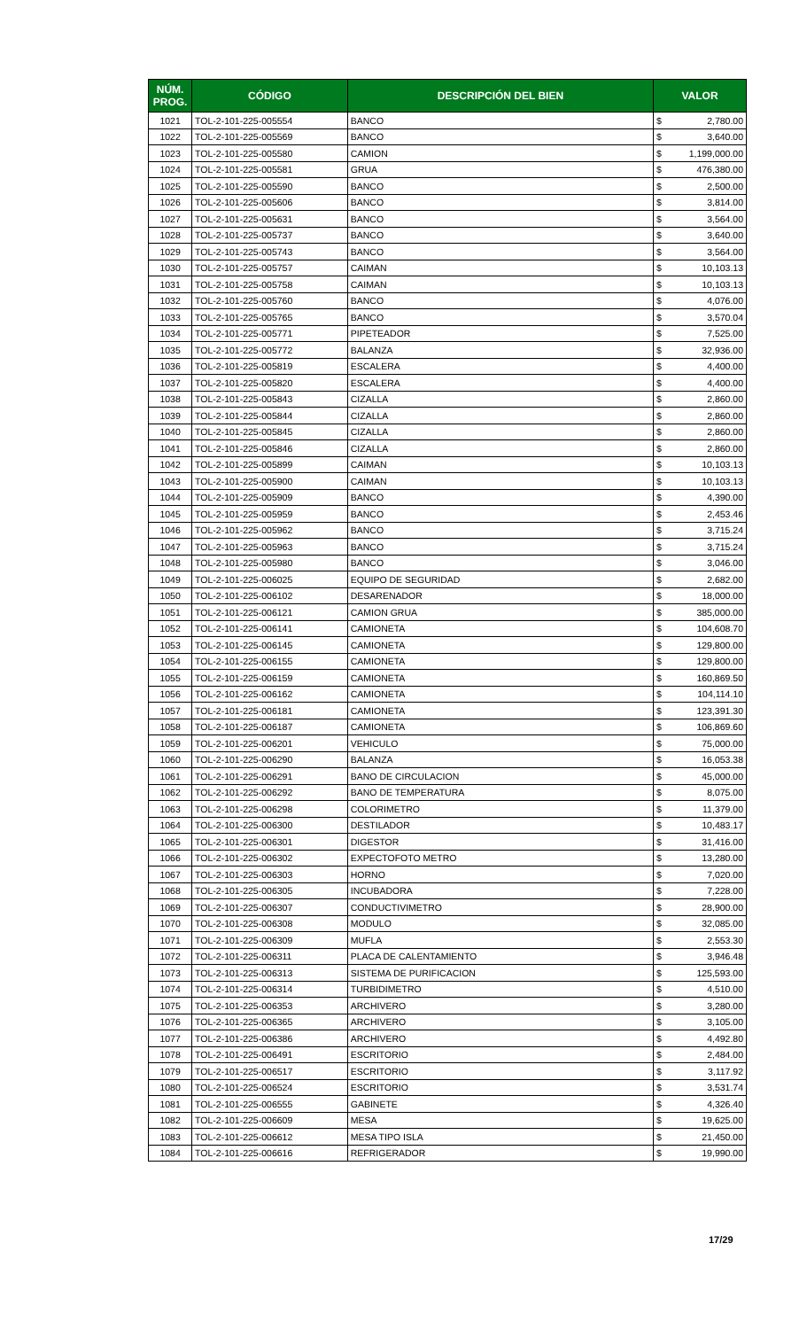| NÚM. PROG. | CÓDIGO | DESCRIPCIÓN DEL BIEN | VALOR | |
| --- | --- | --- | --- | --- |
| 1021 | TOL-2-101-225-005554 | BANCO | $ | 2,780.00 |
| 1022 | TOL-2-101-225-005569 | BANCO | $ | 3,640.00 |
| 1023 | TOL-2-101-225-005580 | CAMION | $ | 1,199,000.00 |
| 1024 | TOL-2-101-225-005581 | GRUA | $ | 476,380.00 |
| 1025 | TOL-2-101-225-005590 | BANCO | $ | 2,500.00 |
| 1026 | TOL-2-101-225-005606 | BANCO | $ | 3,814.00 |
| 1027 | TOL-2-101-225-005631 | BANCO | $ | 3,564.00 |
| 1028 | TOL-2-101-225-005737 | BANCO | $ | 3,640.00 |
| 1029 | TOL-2-101-225-005743 | BANCO | $ | 3,564.00 |
| 1030 | TOL-2-101-225-005757 | CAIMAN | $ | 10,103.13 |
| 1031 | TOL-2-101-225-005758 | CAIMAN | $ | 10,103.13 |
| 1032 | TOL-2-101-225-005760 | BANCO | $ | 4,076.00 |
| 1033 | TOL-2-101-225-005765 | BANCO | $ | 3,570.04 |
| 1034 | TOL-2-101-225-005771 | PIPETEADOR | $ | 7,525.00 |
| 1035 | TOL-2-101-225-005772 | BALANZA | $ | 32,936.00 |
| 1036 | TOL-2-101-225-005819 | ESCALERA | $ | 4,400.00 |
| 1037 | TOL-2-101-225-005820 | ESCALERA | $ | 4,400.00 |
| 1038 | TOL-2-101-225-005843 | CIZALLA | $ | 2,860.00 |
| 1039 | TOL-2-101-225-005844 | CIZALLA | $ | 2,860.00 |
| 1040 | TOL-2-101-225-005845 | CIZALLA | $ | 2,860.00 |
| 1041 | TOL-2-101-225-005846 | CIZALLA | $ | 2,860.00 |
| 1042 | TOL-2-101-225-005899 | CAIMAN | $ | 10,103.13 |
| 1043 | TOL-2-101-225-005900 | CAIMAN | $ | 10,103.13 |
| 1044 | TOL-2-101-225-005909 | BANCO | $ | 4,390.00 |
| 1045 | TOL-2-101-225-005959 | BANCO | $ | 2,453.46 |
| 1046 | TOL-2-101-225-005962 | BANCO | $ | 3,715.24 |
| 1047 | TOL-2-101-225-005963 | BANCO | $ | 3,715.24 |
| 1048 | TOL-2-101-225-005980 | BANCO | $ | 3,046.00 |
| 1049 | TOL-2-101-225-006025 | EQUIPO DE SEGURIDAD | $ | 2,682.00 |
| 1050 | TOL-2-101-225-006102 | DESARENADOR | $ | 18,000.00 |
| 1051 | TOL-2-101-225-006121 | CAMION GRUA | $ | 385,000.00 |
| 1052 | TOL-2-101-225-006141 | CAMIONETA | $ | 104,608.70 |
| 1053 | TOL-2-101-225-006145 | CAMIONETA | $ | 129,800.00 |
| 1054 | TOL-2-101-225-006155 | CAMIONETA | $ | 129,800.00 |
| 1055 | TOL-2-101-225-006159 | CAMIONETA | $ | 160,869.50 |
| 1056 | TOL-2-101-225-006162 | CAMIONETA | $ | 104,114.10 |
| 1057 | TOL-2-101-225-006181 | CAMIONETA | $ | 123,391.30 |
| 1058 | TOL-2-101-225-006187 | CAMIONETA | $ | 106,869.60 |
| 1059 | TOL-2-101-225-006201 | VEHICULO | $ | 75,000.00 |
| 1060 | TOL-2-101-225-006290 | BALANZA | $ | 16,053.38 |
| 1061 | TOL-2-101-225-006291 | BANO DE CIRCULACION | $ | 45,000.00 |
| 1062 | TOL-2-101-225-006292 | BANO DE TEMPERATURA | $ | 8,075.00 |
| 1063 | TOL-2-101-225-006298 | COLORIMETRO | $ | 11,379.00 |
| 1064 | TOL-2-101-225-006300 | DESTILADOR | $ | 10,483.17 |
| 1065 | TOL-2-101-225-006301 | DIGESTOR | $ | 31,416.00 |
| 1066 | TOL-2-101-225-006302 | EXPECTOFOTO METRO | $ | 13,280.00 |
| 1067 | TOL-2-101-225-006303 | HORNO | $ | 7,020.00 |
| 1068 | TOL-2-101-225-006305 | INCUBADORA | $ | 7,228.00 |
| 1069 | TOL-2-101-225-006307 | CONDUCTIVIMETRO | $ | 28,900.00 |
| 1070 | TOL-2-101-225-006308 | MODULO | $ | 32,085.00 |
| 1071 | TOL-2-101-225-006309 | MUFLA | $ | 2,553.30 |
| 1072 | TOL-2-101-225-006311 | PLACA DE CALENTAMIENTO | $ | 3,946.48 |
| 1073 | TOL-2-101-225-006313 | SISTEMA DE PURIFICACION | $ | 125,593.00 |
| 1074 | TOL-2-101-225-006314 | TURBIDIMETRO | $ | 4,510.00 |
| 1075 | TOL-2-101-225-006353 | ARCHIVERO | $ | 3,280.00 |
| 1076 | TOL-2-101-225-006365 | ARCHIVERO | $ | 3,105.00 |
| 1077 | TOL-2-101-225-006386 | ARCHIVERO | $ | 4,492.80 |
| 1078 | TOL-2-101-225-006491 | ESCRITORIO | $ | 2,484.00 |
| 1079 | TOL-2-101-225-006517 | ESCRITORIO | $ | 3,117.92 |
| 1080 | TOL-2-101-225-006524 | ESCRITORIO | $ | 3,531.74 |
| 1081 | TOL-2-101-225-006555 | GABINETE | $ | 4,326.40 |
| 1082 | TOL-2-101-225-006609 | MESA | $ | 19,625.00 |
| 1083 | TOL-2-101-225-006612 | MESA TIPO ISLA | $ | 21,450.00 |
| 1084 | TOL-2-101-225-006616 | REFRIGERADOR | $ | 19,990.00 |
17/29